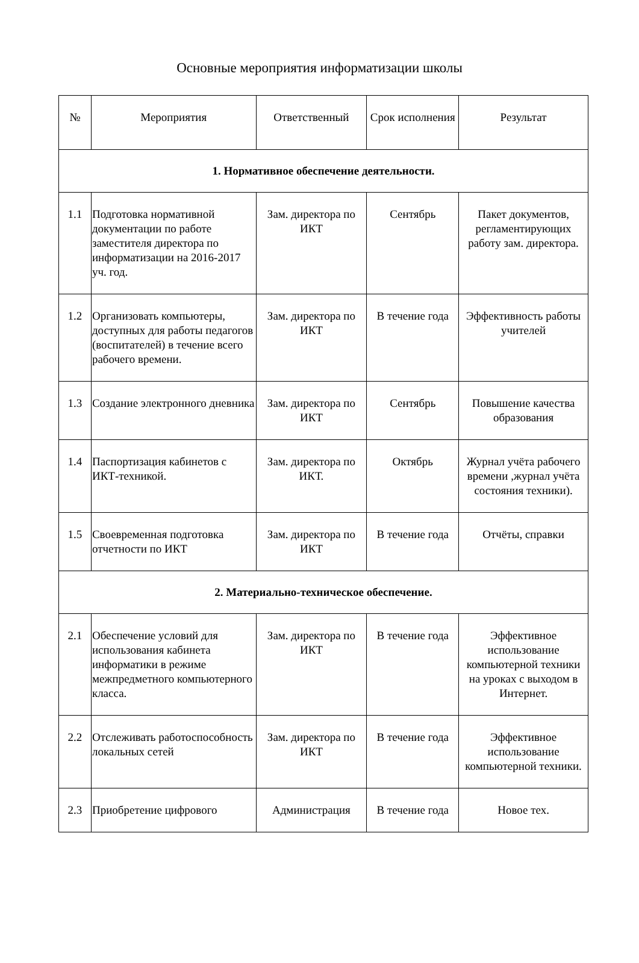Основные мероприятия информатизации школы
| № | Мероприятия | Ответственный | Срок исполнения | Результат |
| --- | --- | --- | --- | --- |
| 1. Нормативное обеспечение деятельности. | | | | |
| 1.1 | Подготовка нормативной документации по работе заместителя директора по информатизации на 2016-2017 уч. год. | Зам. директора по ИКТ | Сентябрь | Пакет документов, регламентирующих работу зам. директора. |
| 1.2 | Организовать компьютеры, доступных для работы педагогов (воспитателей) в течение всего рабочего времени. | Зам. директора по ИКТ | В течение года | Эффективность работы учителей |
| 1.3 | Создание электронного дневника | Зам. директора по ИКТ | Сентябрь | Повышение качества образования |
| 1.4 | Паспортизация кабинетов с ИКТ-техникой. | Зам. директора по ИКТ. | Октябрь | Журнал учёта рабочего времени ,журнал учёта состояния техники). |
| 1.5 | Своевременная подготовка отчетности по ИКТ | Зам. директора по ИКТ | В течение года | Отчёты, справки |
| 2. Материально-техническое обеспечение. | | | | |
| 2.1 | Обеспечение условий для использования кабинета информатики в режиме межпредметного компьютерного класса. | Зам. директора по ИКТ | В течение года | Эффективное использование компьютерной техники на уроках с выходом в Интернет. |
| 2.2 | Отслеживать работоспособность локальных сетей | Зам. директора по ИКТ | В течение года | Эффективное использование компьютерной техники. |
| 2.3 | Приобретение цифрового | Администрация | В течение года | Новое тех. |